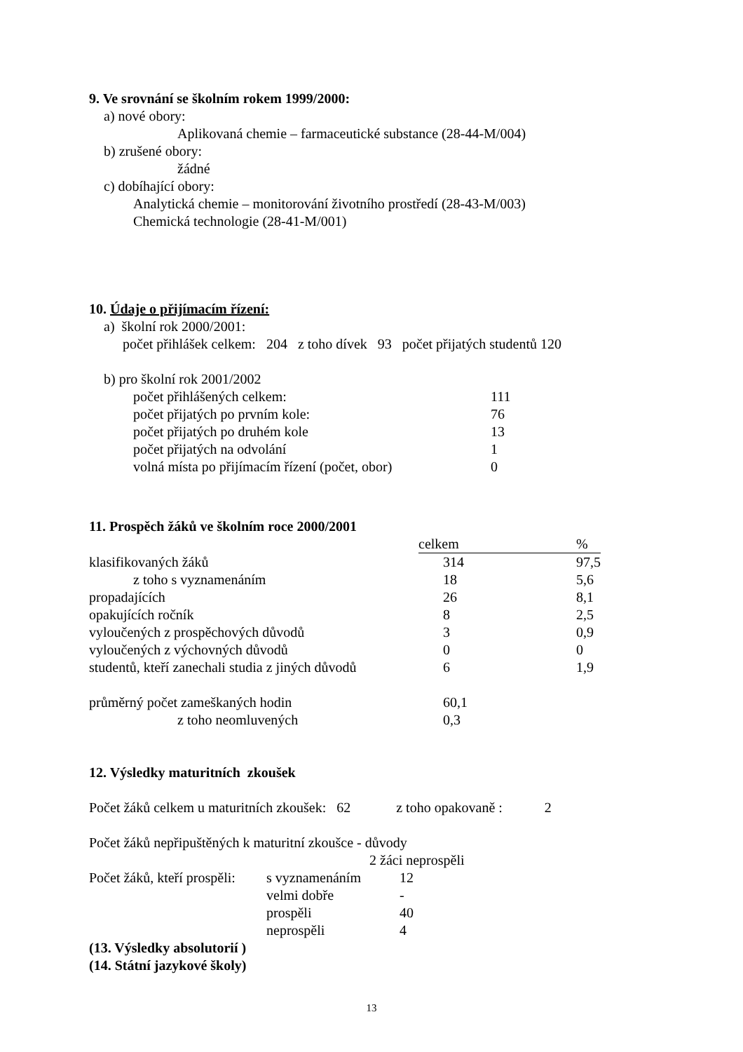9. Ve srovnání se školním rokem 1999/2000:
a) nové obory:
Aplikovaná chemie – farmaceutické substance (28-44-M/004)
b) zrušené obory:
žádné
c) dobíhající obory:
Analytická chemie – monitorování životního prostředí (28-43-M/003)
Chemická technologie (28-41-M/001)
10. Údaje o přijímacím řízení:
a) školní rok 2000/2001:
počet přihlášek celkem: 204 z toho dívek 93 počet přijatých studentů 120
b) pro školní rok 2001/2002
| počet přihlášených celkem: | 111 |
| počet přijatých po prvním kole: | 76 |
| počet přijatých po druhém kole | 13 |
| počet přijatých na odvolání | 1 |
| volná místa po přijímacím řízení (počet, obor) | 0 |
11. Prospěch žáků ve školním roce 2000/2001
| | celkem % | |
| --- | --- | --- |
| klasifikovaných žáků | 314 | 97,5 |
| z toho s vyznamenáním | 18 | 5,6 |
| propadajících | 26 | 8,1 |
| opakujících ročník | 8 | 2,5 |
| vyloučených z prospěchových důvodů | 3 | 0,9 |
| vyloučených z výchovných důvodů | 0 | 0 |
| studentů, kteří zanechali studia z jiných důvodů | 6 | 1,9 |
| průměrný počet zameškaných hodin | 60,1 | |
| z toho neomluvených | 0,3 | |
12. Výsledky maturitních zkoušek
Počet žáků celkem u maturitních zkoušek: 62 z toho opakovaně : 2
Počet žáků nepřipuštěných k maturitní zkoušce - důvody
2 žáci neprospěli
| Počet žáků, kteří prospěli: | s vyznamenáním | 12 |
| | velmi dobře | - |
| | prospěli | 40 |
| | neprospěli | 4 |
(13. Výsledky absolutorií )
(14. Státní jazykové školy)
13